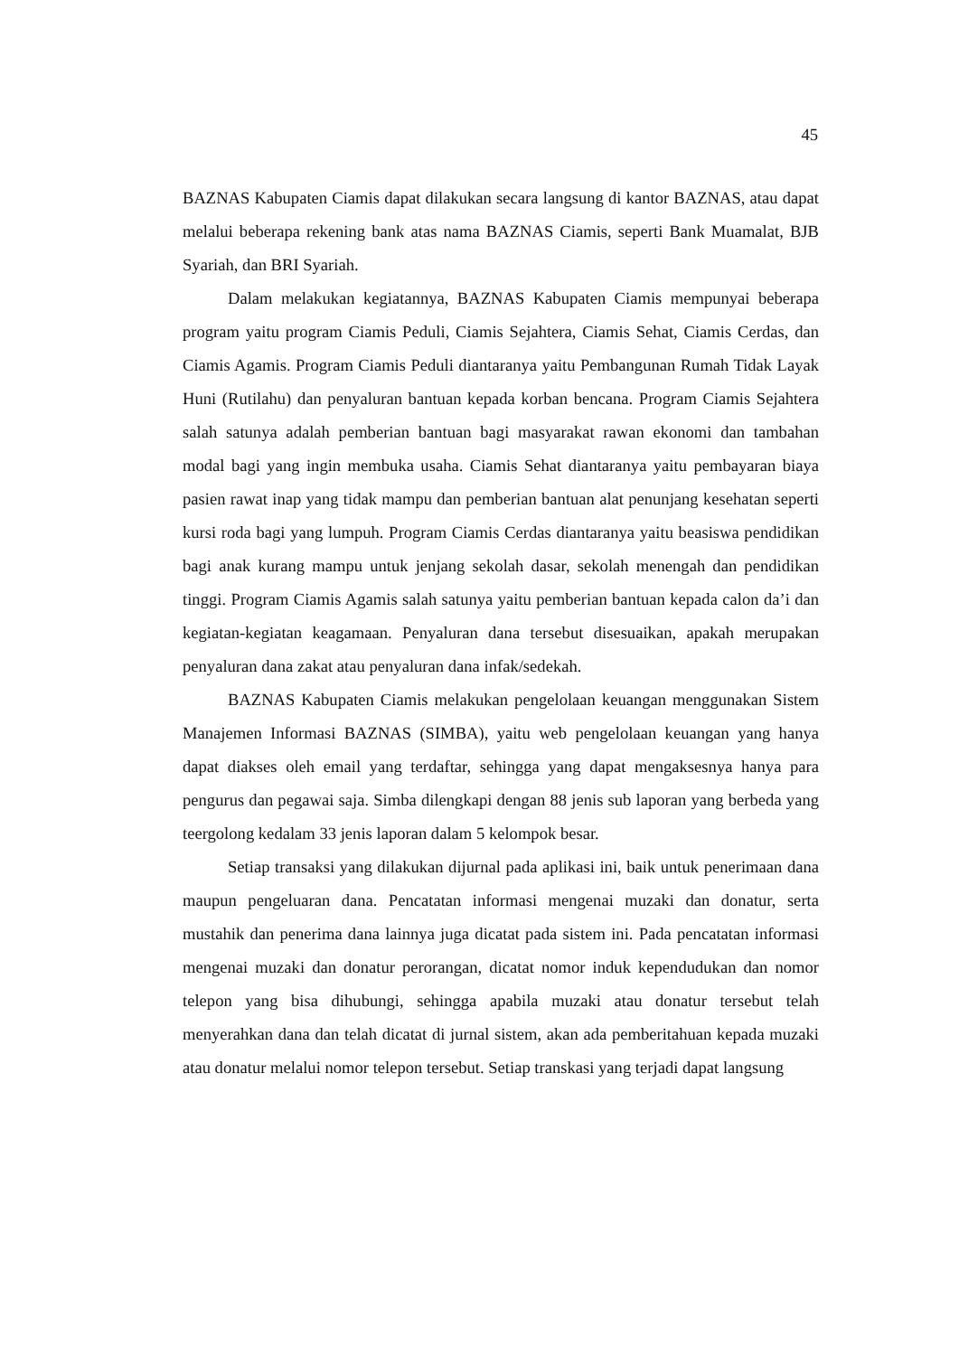45
BAZNAS Kabupaten Ciamis dapat dilakukan secara langsung di kantor BAZNAS, atau dapat melalui beberapa rekening bank atas nama BAZNAS Ciamis, seperti Bank Muamalat, BJB Syariah, dan BRI Syariah.
Dalam melakukan kegiatannya, BAZNAS Kabupaten Ciamis mempunyai beberapa program yaitu program Ciamis Peduli, Ciamis Sejahtera, Ciamis Sehat, Ciamis Cerdas, dan Ciamis Agamis. Program Ciamis Peduli diantaranya yaitu Pembangunan Rumah Tidak Layak Huni (Rutilahu) dan penyaluran bantuan kepada korban bencana. Program Ciamis Sejahtera salah satunya adalah pemberian bantuan bagi masyarakat rawan ekonomi dan tambahan modal bagi yang ingin membuka usaha. Ciamis Sehat diantaranya yaitu pembayaran biaya pasien rawat inap yang tidak mampu dan pemberian bantuan alat penunjang kesehatan seperti kursi roda bagi yang lumpuh. Program Ciamis Cerdas diantaranya yaitu beasiswa pendidikan bagi anak kurang mampu untuk jenjang sekolah dasar, sekolah menengah dan pendidikan tinggi. Program Ciamis Agamis salah satunya yaitu pemberian bantuan kepada calon da’i dan kegiatan-kegiatan keagamaan. Penyaluran dana tersebut disesuaikan, apakah merupakan penyaluran dana zakat atau penyaluran dana infak/sedekah.
BAZNAS Kabupaten Ciamis melakukan pengelolaan keuangan menggunakan Sistem Manajemen Informasi BAZNAS (SIMBA), yaitu web pengelolaan keuangan yang hanya dapat diakses oleh email yang terdaftar, sehingga yang dapat mengaksesnya hanya para pengurus dan pegawai saja. Simba dilengkapi dengan 88 jenis sub laporan yang berbeda yang teergolong kedalam 33 jenis laporan dalam 5 kelompok besar.
Setiap transaksi yang dilakukan dijurnal pada aplikasi ini, baik untuk penerimaan dana maupun pengeluaran dana. Pencatatan informasi mengenai muzaki dan donatur, serta mustahik dan penerima dana lainnya juga dicatat pada sistem ini. Pada pencatatan informasi mengenai muzaki dan donatur perorangan, dicatat nomor induk kependudukan dan nomor telepon yang bisa dihubungi, sehingga apabila muzaki atau donatur tersebut telah menyerahkan dana dan telah dicatat di jurnal sistem, akan ada pemberitahuan kepada muzaki atau donatur melalui nomor telepon tersebut. Setiap transkasi yang terjadi dapat langsung